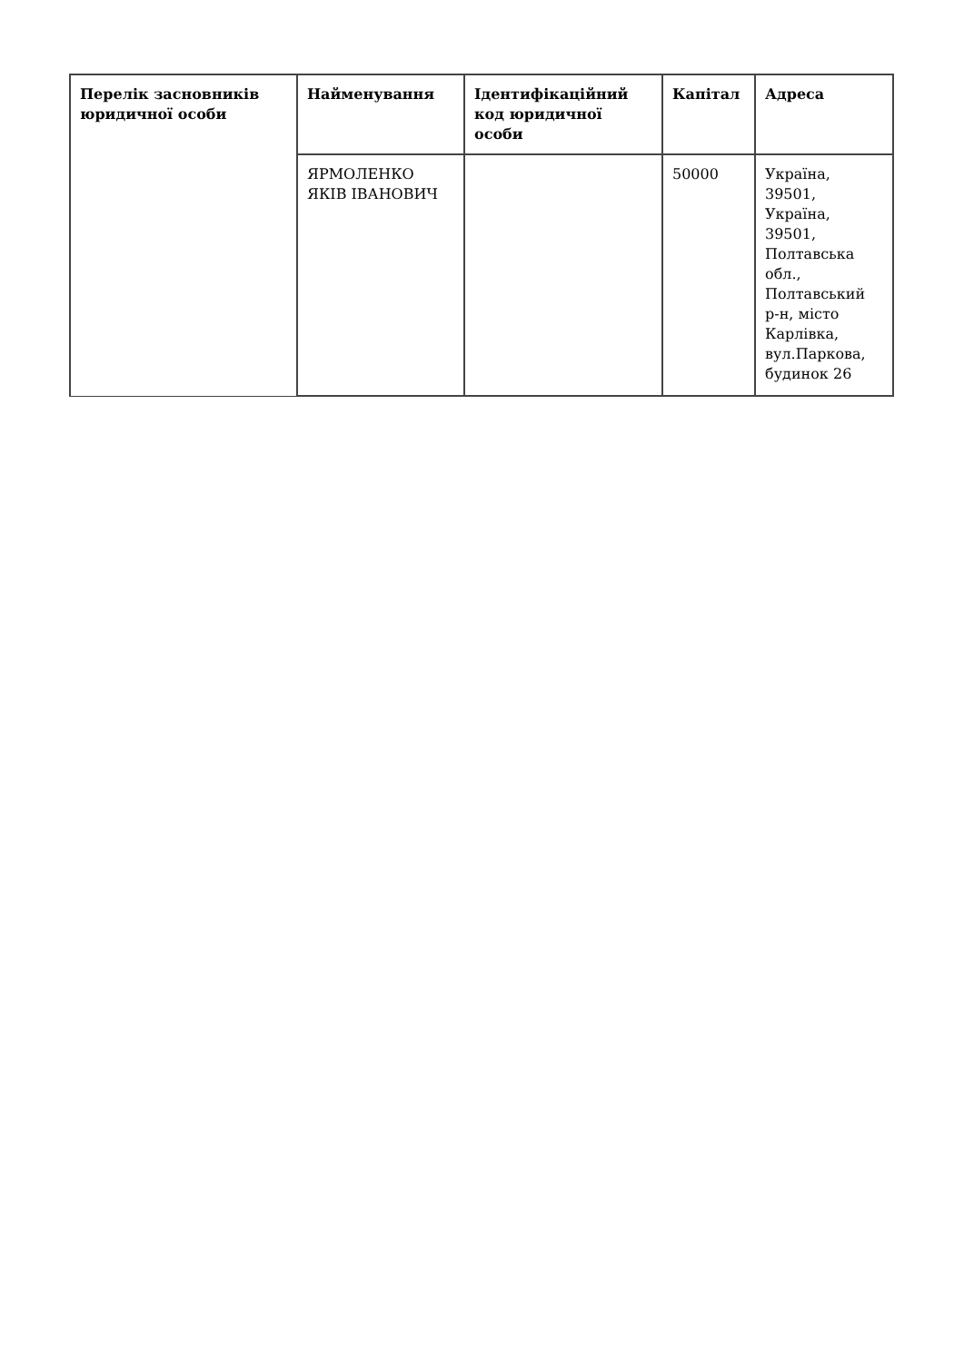| Перелік засновників юридичної особи | Найменування | Ідентифікаційний код юридичної особи | Капітал | Адреса |
| --- | --- | --- | --- | --- |
| | ЯРМОЛЕНКО ЯКІВ ІВАНОВИЧ | | 50000 | Україна, 39501, Україна, 39501, Полтавська обл., Полтавський р-н, місто Карлівка, вул.Паркова, будинок 26 |